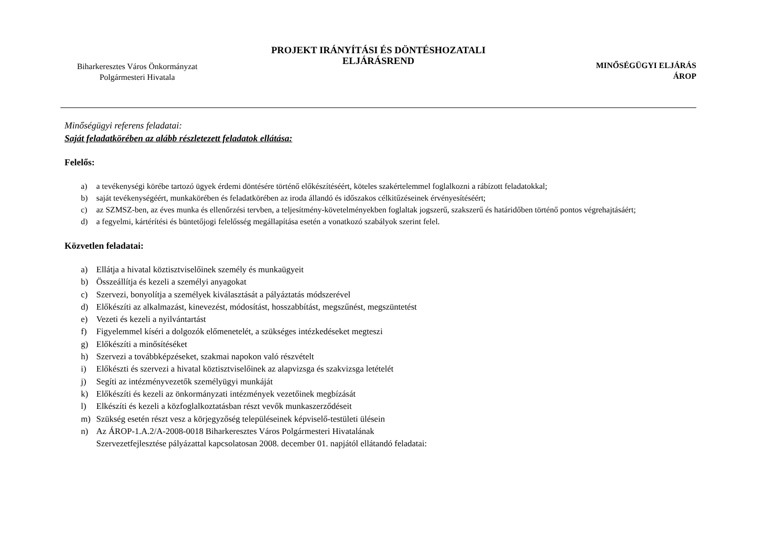Biharkeresztes Város Önkormányzat
Polgármesteri Hivatala
PROJEKT IRÁNYÍTÁSI ÉS DÖNTÉSHOZATALI
ELJÁRÁSREND
MINŐSÉGÜGYI ELJÁRÁS
ÁROP
Minőségügyi referens feladatai:
Saját feladatkörében az alább részletezett feladatok ellátása:
Felelős:
a) a tevékenységi körébe tartozó ügyek érdemi döntésére történő előkészítéséért, köteles szakértelemmel foglalkozni a rábízott feladatokkal;
b) saját tevékenységéért, munkakörében és feladatkörében az iroda állandó és időszakos célkitűzéseinek érvényesítéséért;
c) az SZMSZ-ben, az éves munka és ellenőrzési tervben, a teljesítmény-követelményekben foglaltak jogszerű, szakszerű és határidőben történő pontos végrehajtásáért;
d) a fegyelmi, kártérítési és büntetőjogi felelősség megállapítása esetén a vonatkozó szabályok szerint felel.
Közvetlen feladatai:
a) Ellátja a hivatal köztisztviselőinek személy és munkaügyeit
b) Összeállítja és kezeli a személyi anyagokat
c) Szervezi, bonyolítja a személyek kiválasztását a pályáztatás módszerével
d) Előkészíti az alkalmazást, kinevezést, módosítást, hosszabbítást, megszűnést, megszüntetést
e) Vezeti és kezeli a nyilvántartást
f) Figyelemmel kíséri a dolgozók előmenetelét, a szükséges intézkedéseket megteszi
g) Előkészíti a minősítéséket
h) Szervezi a továbbképzéseket, szakmai napokon való részvételt
i) Előkészti és szervezi a hivatal köztisztviselőinek az alapvizsga és szakvizsga letételét
j) Segíti az intézményvezetők személyügyi munkáját
k) Előkészíti és kezeli az önkormányzati intézmények vezetőinek megbízását
l) Elkészíti és kezeli a közfoglalkoztatásban részt vevők munkaszerződéseit
m) Szükség esetén részt vesz a körjegyzőség településeinek képviselő-testületi ülésein
n) Az ÁROP-1.A.2/A-2008-0018 Biharkeresztes Város Polgármesteri Hivatalának
Szervezetfejlesztése pályázattal kapcsolatosan 2008. december 01. napjától ellátandó feladatai: